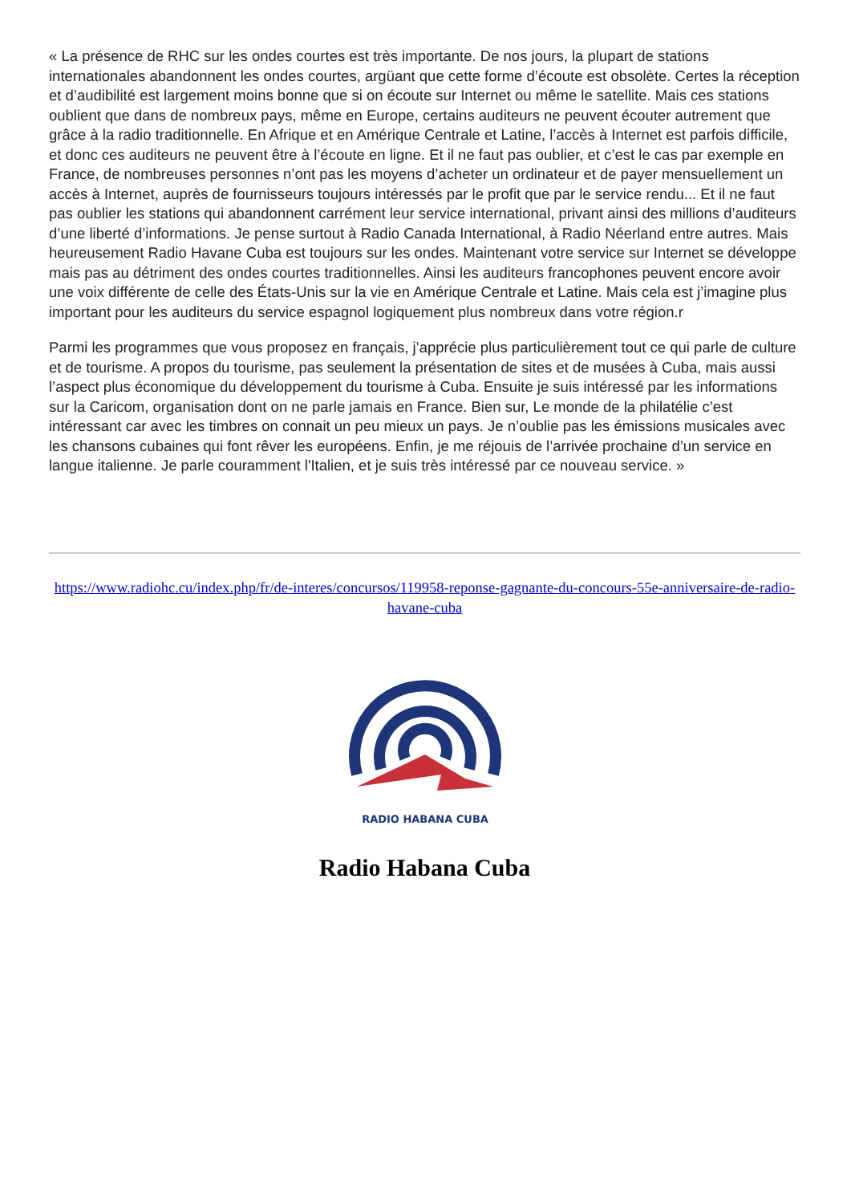« La présence de RHC sur les ondes courtes est très importante. De nos jours, la plupart de stations internationales abandonnent les ondes courtes, argüant que cette forme d’écoute est obsolète. Certes la réception et d’audibilité est largement moins bonne que si on écoute sur Internet ou même le satellite. Mais ces stations oublient que dans de nombreux pays, même en Europe, certains auditeurs ne peuvent écouter autrement que grâce à la radio traditionnelle. En Afrique et en Amérique Centrale et Latine, l’accès à Internet est parfois difficile, et donc ces auditeurs ne peuvent être à l’écoute en ligne. Et il ne faut pas oublier, et c’est le cas par exemple en France, de nombreuses personnes n’ont pas les moyens d’acheter un ordinateur et de payer mensuellement un accès à Internet, auprès de fournisseurs toujours intéressés par le profit que par le service rendu... Et il ne faut pas oublier les stations qui abandonnent carrément leur service international, privant ainsi des millions d’auditeurs d’une liberté d’informations. Je pense surtout à Radio Canada International, à Radio Néerland entre autres. Mais heureusement Radio Havane Cuba est toujours sur les ondes. Maintenant votre service sur Internet se développe mais pas au détriment des ondes courtes traditionnelles. Ainsi les auditeurs francophones peuvent encore avoir une voix différente de celle des États-Unis sur la vie en Amérique Centrale et Latine. Mais cela est j’imagine plus important pour les auditeurs du service espagnol logiquement plus nombreux dans votre région.r
Parmi les programmes que vous proposez en français, j’apprécie plus particulièrement tout ce qui parle de culture et de tourisme. A propos du tourisme, pas seulement la présentation de sites et de musées à Cuba, mais aussi l’aspect plus économique du développement du tourisme à Cuba. Ensuite je suis intéressé par les informations sur la Caricom, organisation dont on ne parle jamais en France. Bien sur, Le monde de la philatélie c’est intéressant car avec les timbres on connait un peu mieux un pays. Je n’oublie pas les émissions musicales avec les chansons cubaines qui font rêver les européens. Enfin, je me réjouis de l’arrivée prochaine d’un service en langue italienne. Je parle couramment l'Italien, et je suis très intéressé par ce nouveau service. »
https://www.radiohc.cu/index.php/fr/de-interes/concursos/119958-reponse-gagnante-du-concours-55e-anniversaire-de-radio-havane-cuba
RADIO HABANA CUBA
Radio Habana Cuba